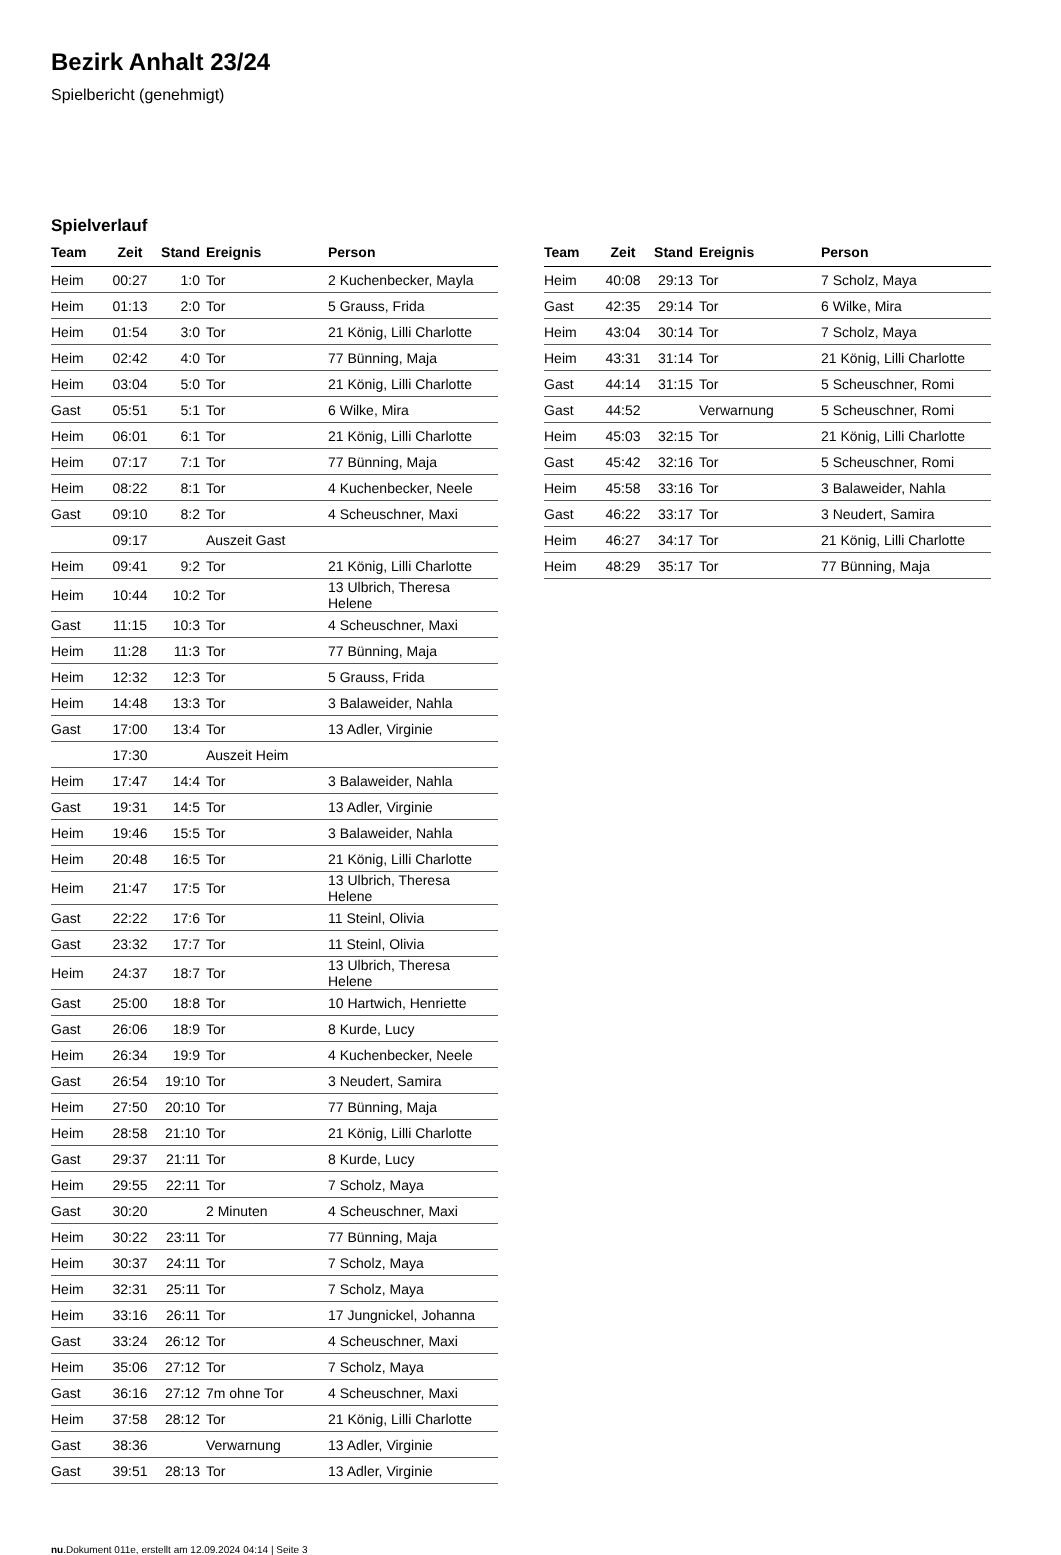Bezirk Anhalt 23/24
Spielbericht (genehmigt)
Spielverlauf
| Team | Zeit | Stand | Ereignis | Person |
| --- | --- | --- | --- | --- |
| Heim | 00:27 | 1:0 | Tor | 2 Kuchenbecker, Mayla |
| Heim | 01:13 | 2:0 | Tor | 5 Grauss, Frida |
| Heim | 01:54 | 3:0 | Tor | 21 König, Lilli Charlotte |
| Heim | 02:42 | 4:0 | Tor | 77 Bünning, Maja |
| Heim | 03:04 | 5:0 | Tor | 21 König, Lilli Charlotte |
| Gast | 05:51 | 5:1 | Tor | 6 Wilke, Mira |
| Heim | 06:01 | 6:1 | Tor | 21 König, Lilli Charlotte |
| Heim | 07:17 | 7:1 | Tor | 77 Bünning, Maja |
| Heim | 08:22 | 8:1 | Tor | 4 Kuchenbecker, Neele |
| Gast | 09:10 | 8:2 | Tor | 4 Scheuschner, Maxi |
| | 09:17 | | Auszeit Gast | |
| Heim | 09:41 | 9:2 | Tor | 21 König, Lilli Charlotte |
| Heim | 10:44 | 10:2 | Tor | 13 Ulbrich, Theresa Helene |
| Gast | 11:15 | 10:3 | Tor | 4 Scheuschner, Maxi |
| Heim | 11:28 | 11:3 | Tor | 77 Bünning, Maja |
| Heim | 12:32 | 12:3 | Tor | 5 Grauss, Frida |
| Heim | 14:48 | 13:3 | Tor | 3 Balaweider, Nahla |
| Gast | 17:00 | 13:4 | Tor | 13 Adler, Virginie |
| | 17:30 | | Auszeit Heim | |
| Heim | 17:47 | 14:4 | Tor | 3 Balaweider, Nahla |
| Gast | 19:31 | 14:5 | Tor | 13 Adler, Virginie |
| Heim | 19:46 | 15:5 | Tor | 3 Balaweider, Nahla |
| Heim | 20:48 | 16:5 | Tor | 21 König, Lilli Charlotte |
| Heim | 21:47 | 17:5 | Tor | 13 Ulbrich, Theresa Helene |
| Gast | 22:22 | 17:6 | Tor | 11 Steinl, Olivia |
| Gast | 23:32 | 17:7 | Tor | 11 Steinl, Olivia |
| Heim | 24:37 | 18:7 | Tor | 13 Ulbrich, Theresa Helene |
| Gast | 25:00 | 18:8 | Tor | 10 Hartwich, Henriette |
| Gast | 26:06 | 18:9 | Tor | 8 Kurde, Lucy |
| Heim | 26:34 | 19:9 | Tor | 4 Kuchenbecker, Neele |
| Gast | 26:54 | 19:10 | Tor | 3 Neudert, Samira |
| Heim | 27:50 | 20:10 | Tor | 77 Bünning, Maja |
| Heim | 28:58 | 21:10 | Tor | 21 König, Lilli Charlotte |
| Gast | 29:37 | 21:11 | Tor | 8 Kurde, Lucy |
| Heim | 29:55 | 22:11 | Tor | 7 Scholz, Maya |
| Gast | 30:20 | | 2 Minuten | 4 Scheuschner, Maxi |
| Heim | 30:22 | 23:11 | Tor | 77 Bünning, Maja |
| Heim | 30:37 | 24:11 | Tor | 7 Scholz, Maya |
| Heim | 32:31 | 25:11 | Tor | 7 Scholz, Maya |
| Heim | 33:16 | 26:11 | Tor | 17 Jungnickel, Johanna |
| Gast | 33:24 | 26:12 | Tor | 4 Scheuschner, Maxi |
| Heim | 35:06 | 27:12 | Tor | 7 Scholz, Maya |
| Gast | 36:16 | 27:12 | 7m ohne Tor | 4 Scheuschner, Maxi |
| Heim | 37:58 | 28:12 | Tor | 21 König, Lilli Charlotte |
| Gast | 38:36 | | Verwarnung | 13 Adler, Virginie |
| Gast | 39:51 | 28:13 | Tor | 13 Adler, Virginie |
| Team | Zeit | Stand | Ereignis | Person |
| --- | --- | --- | --- | --- |
| Heim | 40:08 | 29:13 | Tor | 7 Scholz, Maya |
| Gast | 42:35 | 29:14 | Tor | 6 Wilke, Mira |
| Heim | 43:04 | 30:14 | Tor | 7 Scholz, Maya |
| Heim | 43:31 | 31:14 | Tor | 21 König, Lilli Charlotte |
| Gast | 44:14 | 31:15 | Tor | 5 Scheuschner, Romi |
| Gast | 44:52 | | Verwarnung | 5 Scheuschner, Romi |
| Heim | 45:03 | 32:15 | Tor | 21 König, Lilli Charlotte |
| Gast | 45:42 | 32:16 | Tor | 5 Scheuschner, Romi |
| Heim | 45:58 | 33:16 | Tor | 3 Balaweider, Nahla |
| Gast | 46:22 | 33:17 | Tor | 3 Neudert, Samira |
| Heim | 46:27 | 34:17 | Tor | 21 König, Lilli Charlotte |
| Heim | 48:29 | 35:17 | Tor | 77 Bünning, Maja |
nu.Dokument 011e, erstellt am 12.09.2024 04:14 | Seite 3